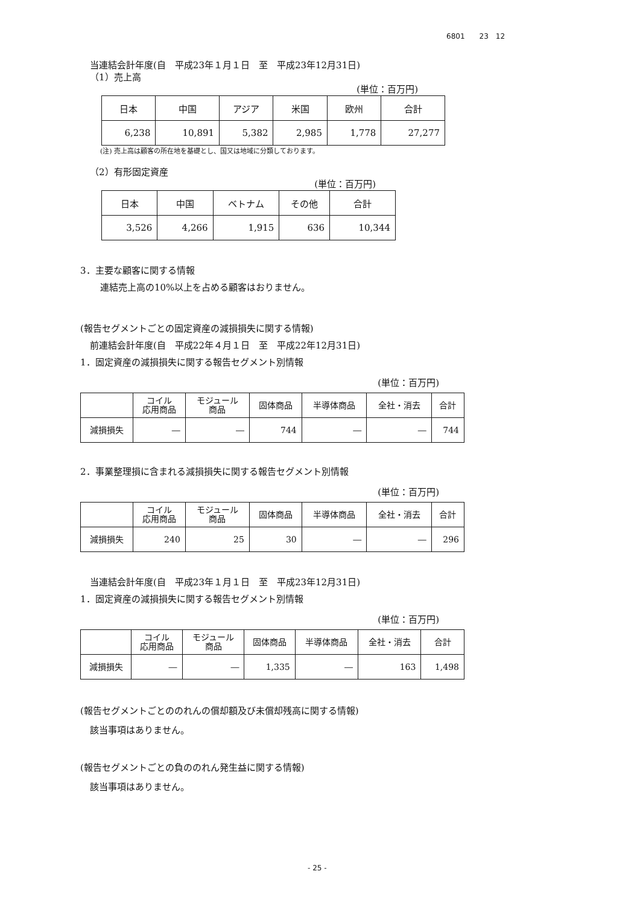6801　　23　12
当連結会計年度(自　平成23年１月１日　至　平成23年12月31日)
（1）売上高
(単位：百万円)
| 日本 | 中国 | アジア | 米国 | 欧州 | 合計 |
| 6,238 | 10,891 | 5,382 | 2,985 | 1,778 | 27,277 |
(注) 売上高は顧客の所在地を基礎とし、国又は地域に分類しております。
（2）有形固定資産
(単位：百万円)
| 日本 | 中国 | ベトナム | その他 | 合計 |
| 3,526 | 4,266 | 1,915 | 636 | 10,344 |
3．主要な顧客に関する情報
連結売上高の10%以上を占める顧客はおりません。
(報告セグメントごとの固定資産の減損損失に関する情報)
前連結会計年度(自　平成22年４月１日　至　平成22年12月31日)
1．固定資産の減損損失に関する報告セグメント別情報
(単位：百万円)
| | コイル 応用商品 | モジュール 商品 | 固体商品 | 半導体商品 | 全社・消去 | 合計 |
| 減損損失 | ― | ― | 744 | ― | ― | 744 |
2．事業整理損に含まれる減損損失に関する報告セグメント別情報
(単位：百万円)
| | コイル 応用商品 | モジュール 商品 | 固体商品 | 半導体商品 | 全社・消去 | 合計 |
| 減損損失 | 240 | 25 | 30 | ― | ― | 296 |
当連結会計年度(自　平成23年１月１日　至　平成23年12月31日)
1．固定資産の減損損失に関する報告セグメント別情報
(単位：百万円)
| | コイル 応用商品 | モジュール 商品 | 固体商品 | 半導体商品 | 全社・消去 | 合計 |
| 減損損失 | ― | ― | 1,335 | ― | 163 | 1,498 |
(報告セグメントごとののれんの償却額及び未償却残高に関する情報)
該当事項はありません。
(報告セグメントごとの負ののれん発生益に関する情報)
該当事項はありません。
- 25 -